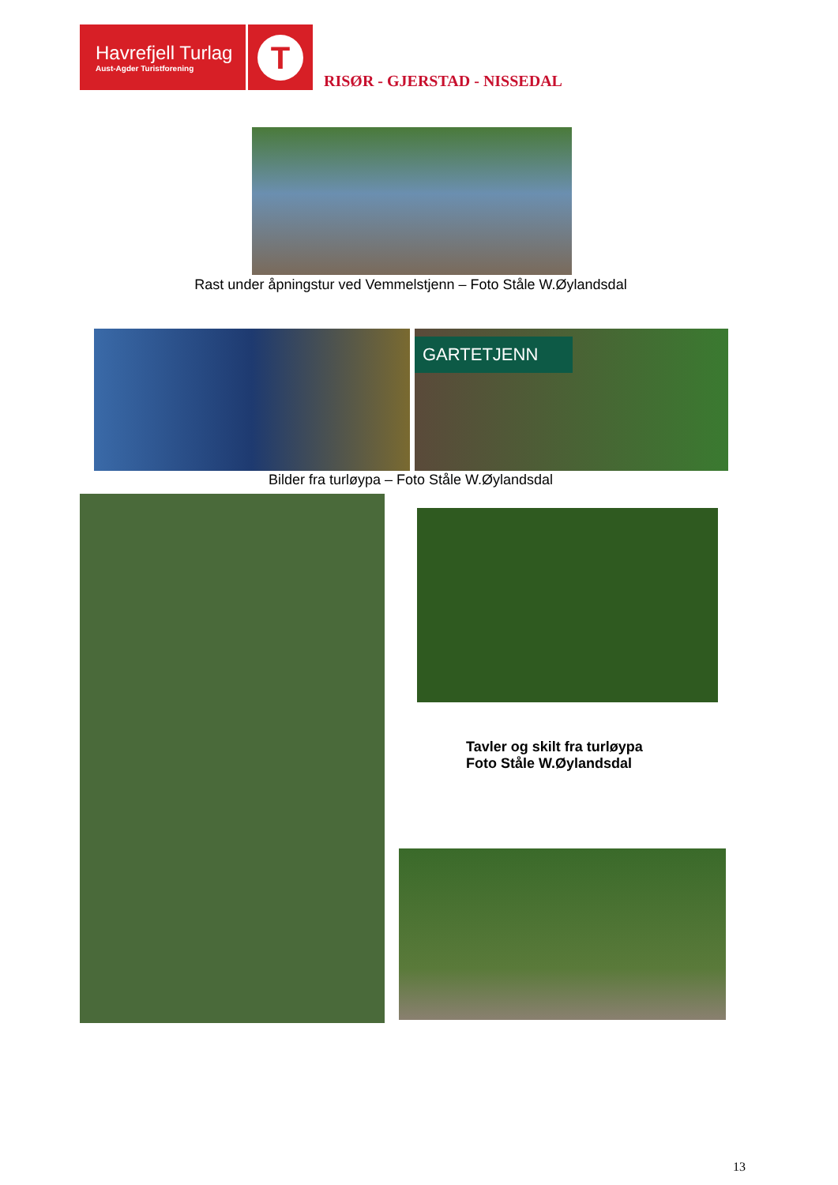Havrefjell Turlag
Aust-Agder Turistforening
T
RISØR - GJERSTAD - NISSEDAL
Rast under åpningstur ved Vemmelstjenn – Foto Ståle W.Øylandsdal
GARTETJENN
Bilder fra turløypa – Foto Ståle W.Øylandsdal
Tavler og skilt fra turløypa
Foto Ståle W.Øylandsdal
13